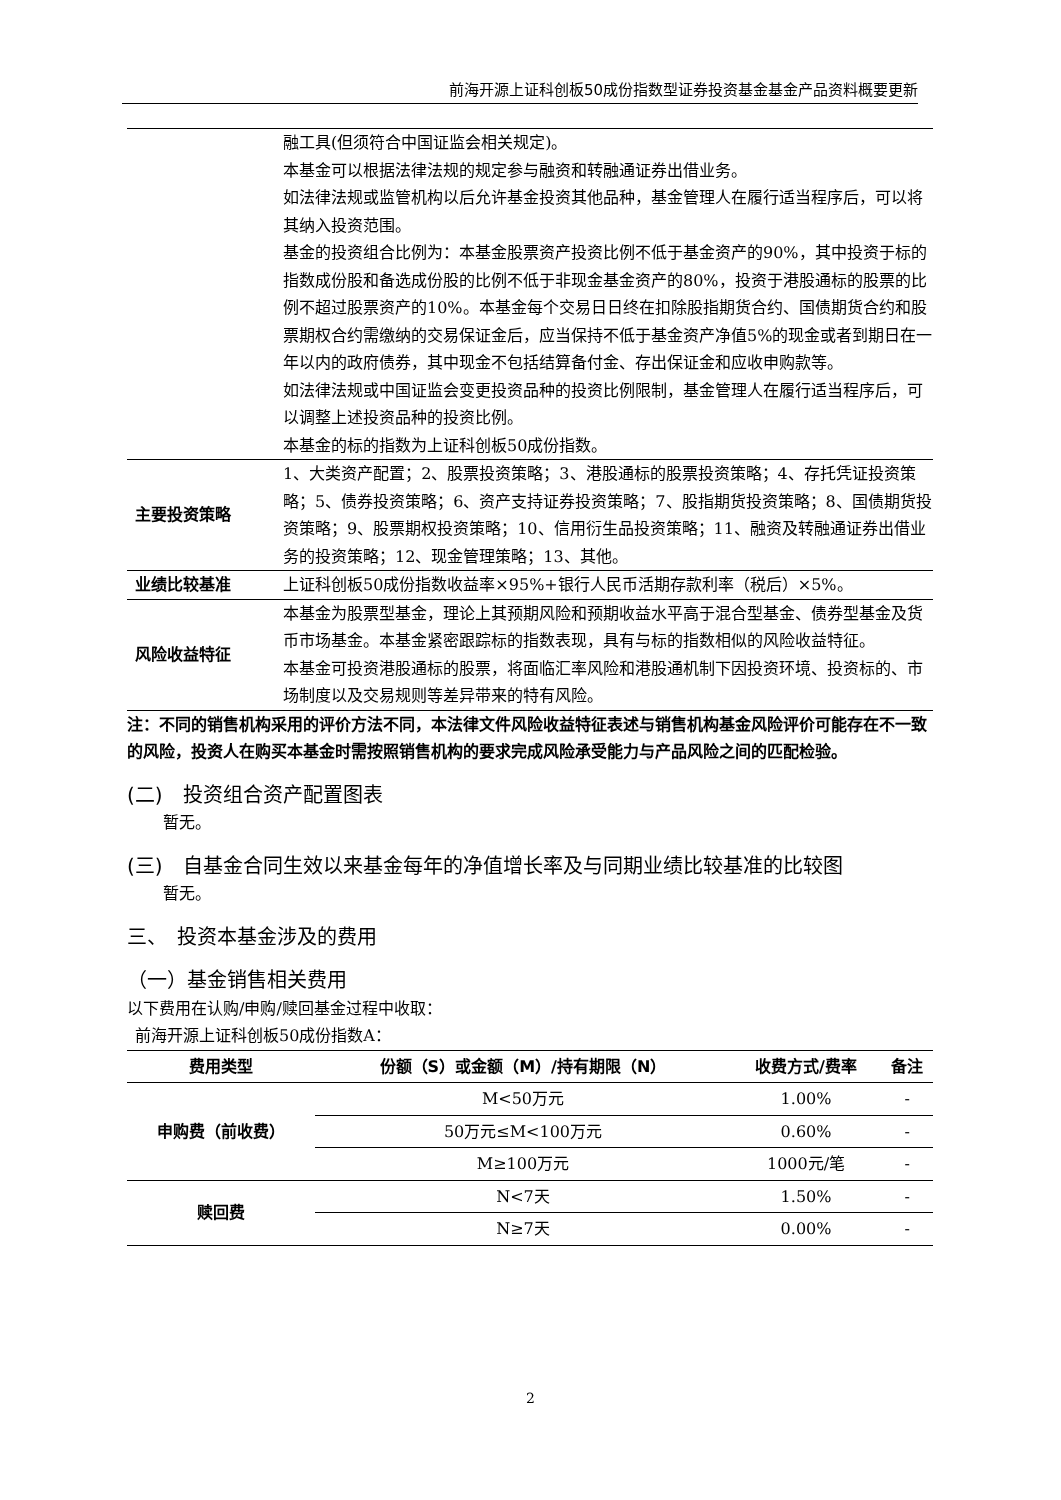前海开源上证科创板50成份指数型证券投资基金基金产品资料概要更新
| | 融工具(但须符合中国证监会相关规定)。 本基金可以根据法律法规的规定参与融资和转融通证券出借业务。 如法律法规或监管机构以后允许基金投资其他品种，基金管理人在履行适当程序后，可以将其纳入投资范围。 基金的投资组合比例为：本基金股票资产投资比例不低于基金资产的90%，其中投资于标的指数成份股和备选成份股的比例不低于非现金基金资产的80%，投资于港股通标的股票的比例不超过股票资产的10%。本基金每个交易日日终在扣除股指期货合约、国债期货合约和股票期权合约需缴纳的交易保证金后，应当保持不低于基金资产净值5%的现金或者到期日在一年以内的政府债券，其中现金不包括结算备付金、存出保证金和应收申购款等。 如法律法规或中国证监会变更投资品种的投资比例限制，基金管理人在履行适当程序后，可以调整上述投资品种的投资比例。 本基金的标的指数为上证科创板50成份指数。 |
| 主要投资策略 | 1、大类资产配置；2、股票投资策略；3、港股通标的股票投资策略；4、存托凭证投资策略；5、债券投资策略；6、资产支持证券投资策略；7、股指期货投资策略；8、国债期货投资策略；9、股票期权投资策略；10、信用衍生品投资策略；11、融资及转融通证券出借业务的投资策略；12、现金管理策略；13、其他。 |
| 业绩比较基准 | 上证科创板50成份指数收益率×95%+银行人民币活期存款利率（税后）×5%。 |
| 风险收益特征 | 本基金为股票型基金，理论上其预期风险和预期收益水平高于混合型基金、债券型基金及货币市场基金。本基金紧密跟踪标的指数表现，具有与标的指数相似的风险收益特征。 本基金可投资港股通标的股票，将面临汇率风险和港股通机制下因投资环境、投资标的、市场制度以及交易规则等差异带来的特有风险。 |
注：不同的销售机构采用的评价方法不同，本法律文件风险收益特征表述与销售机构基金风险评价可能存在不一致的风险，投资人在购买本基金时需按照销售机构的要求完成风险承受能力与产品风险之间的匹配检验。
(二)　投资组合资产配置图表
暂无。
(三)　自基金合同生效以来基金每年的净值增长率及与同期业绩比较基准的比较图
暂无。
三、　投资本基金涉及的费用
（一）基金销售相关费用
以下费用在认购/申购/赎回基金过程中收取：
前海开源上证科创板50成份指数A：
| 费用类型 | 份额（S）或金额（M）/持有期限（N） | 收费方式/费率 | 备注 |
| --- | --- | --- | --- |
| 申购费（前收费） | M<50万元 | 1.00% | - |
| | 50万元≤M<100万元 | 0.60% | - |
| | M≥100万元 | 1000元/笔 | - |
| 赎回费 | N<7天 | 1.50% | - |
| | N≥7天 | 0.00% | - |
2